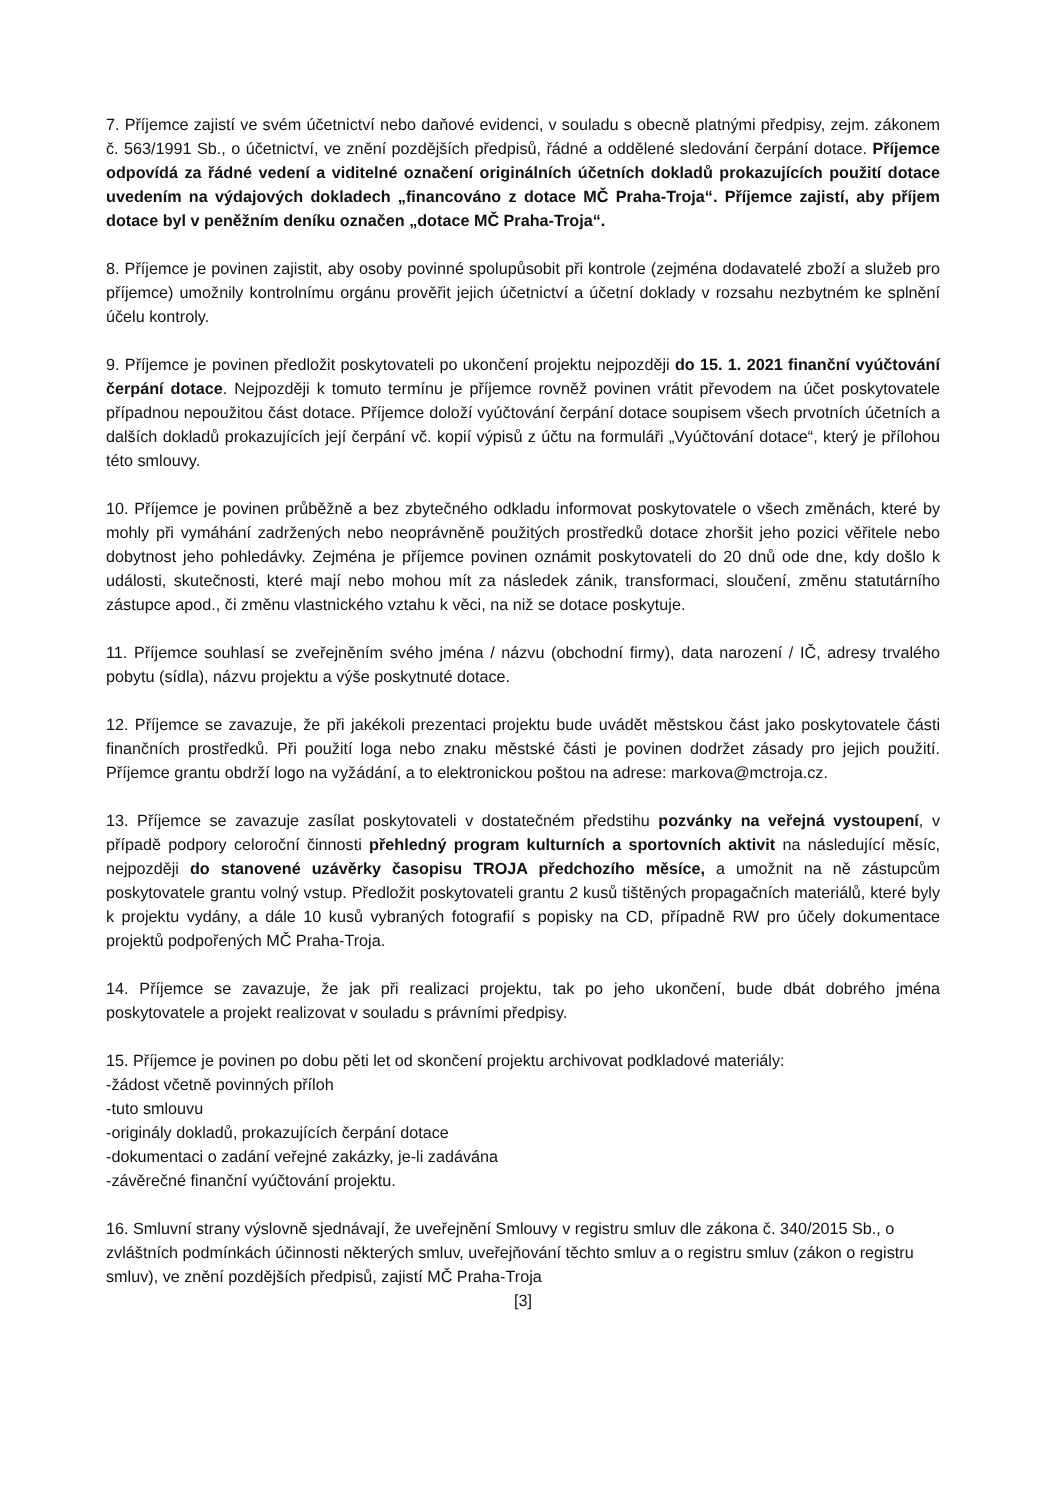7. Příjemce zajistí ve svém účetnictví nebo daňové evidenci, v souladu s obecně platnými předpisy, zejm. zákonem č. 563/1991 Sb., o účetnictví, ve znění pozdějších předpisů, řádné a oddělené sledování čerpání dotace. Příjemce odpovídá za řádné vedení a viditelné označení originálních účetních dokladů prokazujících použití dotace uvedením na výdajových dokladech „financováno z dotace MČ Praha-Troja“. Příjemce zajistí, aby příjem dotace byl v peněžním deníku označen „dotace MČ Praha-Troja“.
8. Příjemce je povinen zajistit, aby osoby povinné spolupůsobit při kontrole (zejména dodavatelé zboží a služeb pro příjemce) umožnily kontrolnímu orgánu prověřit jejich účetnictví a účetní doklady v rozsahu nezbytném ke splnění účelu kontroly.
9. Příjemce je povinen předložit poskytovateli po ukončení projektu nejpozději do 15. 1. 2021 finanční vyúčtování čerpání dotace. Nejpozději k tomuto termínu je příjemce rovněž povinen vrátit převodem na účet poskytovatele případnou nepoužitou část dotace. Příjemce doloží vyúčtování čerpání dotace soupisem všech prvotních účetních a dalších dokladů prokazujících její čerpání vč. kopií výpisů z účtu na formuláři „Vyúčtování dotace“, který je přílohou této smlouvy.
10. Příjemce je povinen průběžně a bez zbytečného odkladu informovat poskytovatele o všech změnách, které by mohly při vymáhání zadržených nebo neoprávněně použitých prostředků dotace zhoršit jeho pozici věřitele nebo dobytnost jeho pohledávky. Zejména je příjemce povinen oznámit poskytovateli do 20 dnů ode dne, kdy došlo k události, skutečnosti, které mají nebo mohou mít za následek zánik, transformaci, sloučení, změnu statutárního zástupce apod., či změnu vlastnického vztahu k věci, na niž se dotace poskytuje.
11. Příjemce souhlasí se zveřejněním svého jména / názvu (obchodní firmy), data narození / IČ, adresy trvalého pobytu (sídla), názvu projektu a výše poskytnuté dotace.
12. Příjemce se zavazuje, že při jakékoli prezentaci projektu bude uvádět městskou část jako poskytovatele části finančních prostředků. Při použití loga nebo znaku městské části je povinen dodržet zásady pro jejich použití. Příjemce grantu obdrží logo na vyžádání, a to elektronickou poštou na adrese: markova@mctroja.cz.
13. Příjemce se zavazuje zasílat poskytovateli v dostatečném předstihu pozvánky na veřejná vystoupení, v případě podpory celoroční činnosti přehledný program kulturních a sportovních aktivit na následující měsíc, nejpozději do stanovené uzávěrky časopisu TROJA předchozího měsíce, a umožnit na ně zástupcům poskytovatele grantu volný vstup. Předložit poskytovateli grantu 2 kusů tištěných propagačních materiálů, které byly k projektu vydány, a dále 10 kusů vybraných fotografií s popisky na CD, případně RW pro účely dokumentace projektů podpořených MČ Praha-Troja.
14. Příjemce se zavazuje, že jak při realizaci projektu, tak po jeho ukončení, bude dbát dobrého jména poskytovatele a projekt realizovat v souladu s právními předpisy.
15. Příjemce je povinen po dobu pěti let od skončení projektu archivovat podkladové materiály:
-žádost včetně povinných příloh
-tuto smlouvu
-originály dokladů, prokazujících čerpání dotace
-dokumentaci o zadání veřejné zakázky, je-li zadávána
-závěrečné finanční vyúčtování projektu.
16. Smluvní strany výslovně sjednávají, že uveřejnění Smlouvy v registru smluv dle zákona č. 340/2015 Sb., o zvláštních podmínkách účinnosti některých smluv, uveřejňování těchto smluv a o registru smluv (zákon o registru smluv), ve znění pozdějších předpisů, zajistí MČ Praha-Troja
[3]